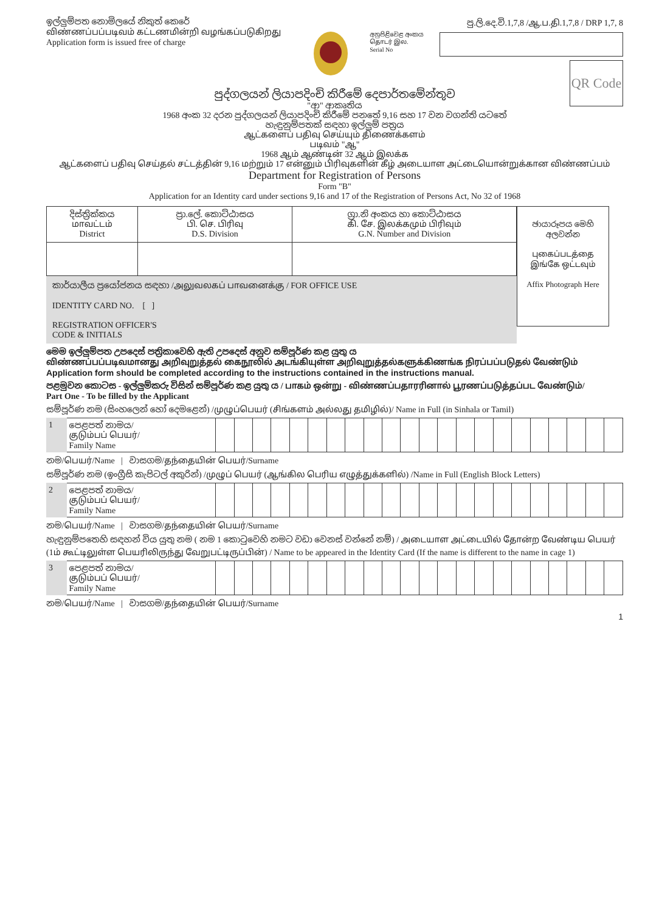ඉල්ලුම්පත නොමිලයේ නිකුත් කෙරේ
விண்ணப்பப்படிவம் கட்டணமின்றி வழங்கப்படுகிறது
Application form is issued free of charge
අනුපිළිවෙළ අංකය
தொடர் இல.
Serial No
පු.ලි.දෙ.වි.1,7,8 /ஆ.ப.தி.1,7,8 / DRP 1,7, 8
QR Code
පුද්ගලයන් ලියාපදිංචි කිරීමේ දෙපාර්තමේන්තුව
"ආ" ආකෘතිය
1968 අංක 32 දරන පුද්ගලයන් ලියාපදිංචි කිරීමේ පනතේ 9,16 සහ 17 වන වගන්ති යටතේ
හැඳුනුම්පතක් සඳහා ඉල්ලුම් පත්‍රය
ஆட்களைப் பதிவு செய்யும் திணைக்களம்
படிவம் "ஆ"
1968 ஆம் ஆண்டின் 32 ஆம் இலக்க
ஆட்களைப் பதிவு செய்தல் சட்டத்தின் 9,16 மற்றும் 17 என்னும் பிரிவுகளின் கீழ் அடையாள அட்டையொன்றுக்கான விண்ணப்பம்
Department for Registration of Persons
Form "B"
Application for an Identity card under sections 9,16 and 17 of the Registration of Persons Act, No 32 of 1968
| දිස්ත්‍රික්කය மாவட்டம் District | ප්‍රා.ලේ. කොට්ඨාසය பி. செ. பிரிவு D.S. Division | ග්‍රා.නි අංකය හා කොට්ඨාසය கி. சே. இலக்கமும் பிரிவும் G.N. Number and Division |
කාර්යාලීය ප්‍රයෝජනය සඳහා /அலுவலகப் பாவனைக்கு / FOR OFFICE USE
IDENTITY CARD NO. [ ]
REGISTRATION OFFICER'S
CODE & INITIALS
ඡායාරූපය මෙහි අලවන්න
புகைப்படத்தை இங்கே ஒட்டவும்
Affix Photograph Here
මෙම ඉල්ලුම්පත උපදෙස් පත්‍රිකාවෙහි ඇති උපදෙස් අනුව සම්පූර්ණ කළ යුතු ය
விண்ணப்பப்படிவமானது அறிவுறுத்தல் கைநூலில் அடங்கியுள்ள அறிவுறுத்தல்களுக்கிணங்க நிரப்பப்படுதல் வேண்டும்
Application form should be completed according to the instructions contained in the instructions manual.
පළමුවන කොටස - ඉල්ලුම්කරු විසින් සම්පූර්ණ කළ යුතු ය / பாகம் ஒன்று - விண்ணப்பதாரரினால் பூரணப்படுத்தப்பட வேண்டும்/
Part One - To be filled by the Applicant
සම්පූර්ණ නම (සිංහලෙන් හෝ දෙමළෙන්) /முழுப்பெயர் (சிங்களம் அல்லது தமிழில்)/ Name in Full (in Sinhala or Tamil)
1
| පෙළපත් නාමය/ குடும்பப் பெயர்/ Family Name | | | | | | | | | | | | | | | | | | | | | | |
නම/பெயர்/Name | වාසගම/தந்தையின் பெயர்/Surname
සම්පූර්ණ නම (ඉංග්‍රීසි කැපිටල් අකුරින්) /முழுப் பெயர் (ஆங்கில பெரிய எழுத்துக்களில்) /Name in Full (English Block Letters)
2
| පෙළපත් නාමය/ குடும்பப் பெயர்/ Family Name | | | | | | | | | | | | | | | | | | | | | | |
නම/பெயர்/Name | වාසගම/தந்தையின் பெயர்/Surname
හැඳුනුම්පතෙහි සඳහන් විය යුතු නම ( නම 1 කොටුවෙහි නමට වඩා වෙනස් වන්නේ නම්) / அடையாள அட்டையில் தோன்ற வேண்டிய பெயர்
(1ம் கூட்டிலுள்ள பெயரிலிருந்து வேறுபட்டிருப்பின்) / Name to be appeared in the Identity Card (If the name is different to the name in cage 1)
3
| පෙළපත් නාමය/ குடும்பப் பெயர்/ Family Name | | | | | | | | | | | | | | | | | | | | | | |
නම/பெயர்/Name | වාසගම/தந்தையின் பெயர்/Surname
1